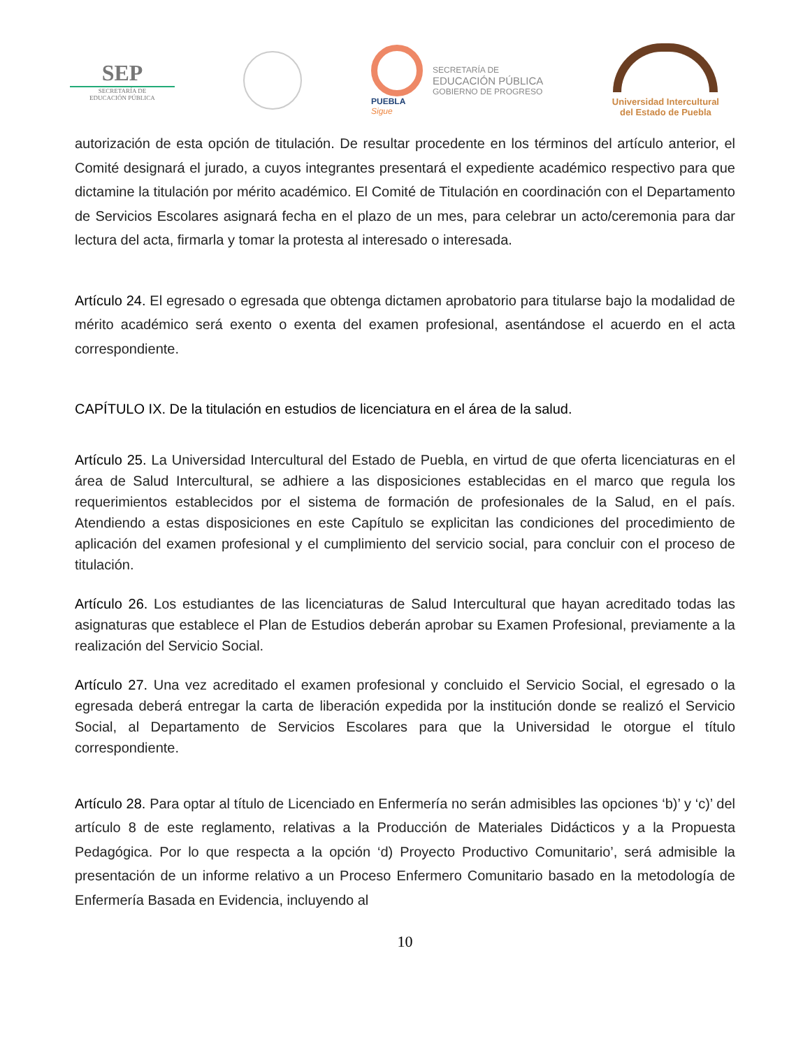SEP
SECRETARÍA DE
EDUCACIÓN PÚBLICA
PUEBLA
Sigue
SECRETARÍA DE
EDUCACIÓN PÚBLICA
GOBIERNO DE PROGRESO
Universidad Intercultural
del Estado de Puebla
autorización de esta opción de titulación. De resultar procedente en los términos del artículo anterior, el Comité designará el jurado, a cuyos integrantes presentará el expediente académico respectivo para que dictamine la titulación por mérito académico. El Comité de Titulación en coordinación con el Departamento de Servicios Escolares asignará fecha en el plazo de un mes, para celebrar un acto/ceremonia para dar lectura del acta, firmarla y tomar la protesta al interesado o interesada.
Artículo 24. El egresado o egresada que obtenga dictamen aprobatorio para titularse bajo la modalidad de mérito académico será exento o exenta del examen profesional, asentándose el acuerdo en el acta correspondiente.
CAPÍTULO IX. De la titulación en estudios de licenciatura en el área de la salud.
Artículo 25. La Universidad Intercultural del Estado de Puebla, en virtud de que oferta licenciaturas en el área de Salud Intercultural, se adhiere a las disposiciones establecidas en el marco que regula los requerimientos establecidos por el sistema de formación de profesionales de la Salud, en el país. Atendiendo a estas disposiciones en este Capítulo se explicitan las condiciones del procedimiento de aplicación del examen profesional y el cumplimiento del servicio social, para concluir con el proceso de titulación.
Artículo 26. Los estudiantes de las licenciaturas de Salud Intercultural que hayan acreditado todas las asignaturas que establece el Plan de Estudios deberán aprobar su Examen Profesional, previamente a la realización del Servicio Social.
Artículo 27. Una vez acreditado el examen profesional y concluido el Servicio Social, el egresado o la egresada deberá entregar la carta de liberación expedida por la institución donde se realizó el Servicio Social, al Departamento de Servicios Escolares para que la Universidad le otorgue el título correspondiente.
Artículo 28. Para optar al título de Licenciado en Enfermería no serán admisibles las opciones ‘b)’ y ‘c)’ del artículo 8 de este reglamento, relativas a la Producción de Materiales Didácticos y a la Propuesta Pedagógica. Por lo que respecta a la opción ‘d) Proyecto Productivo Comunitario’, será admisible la presentación de un informe relativo a un Proceso Enfermero Comunitario basado en la metodología de Enfermería Basada en Evidencia, incluyendo al
10